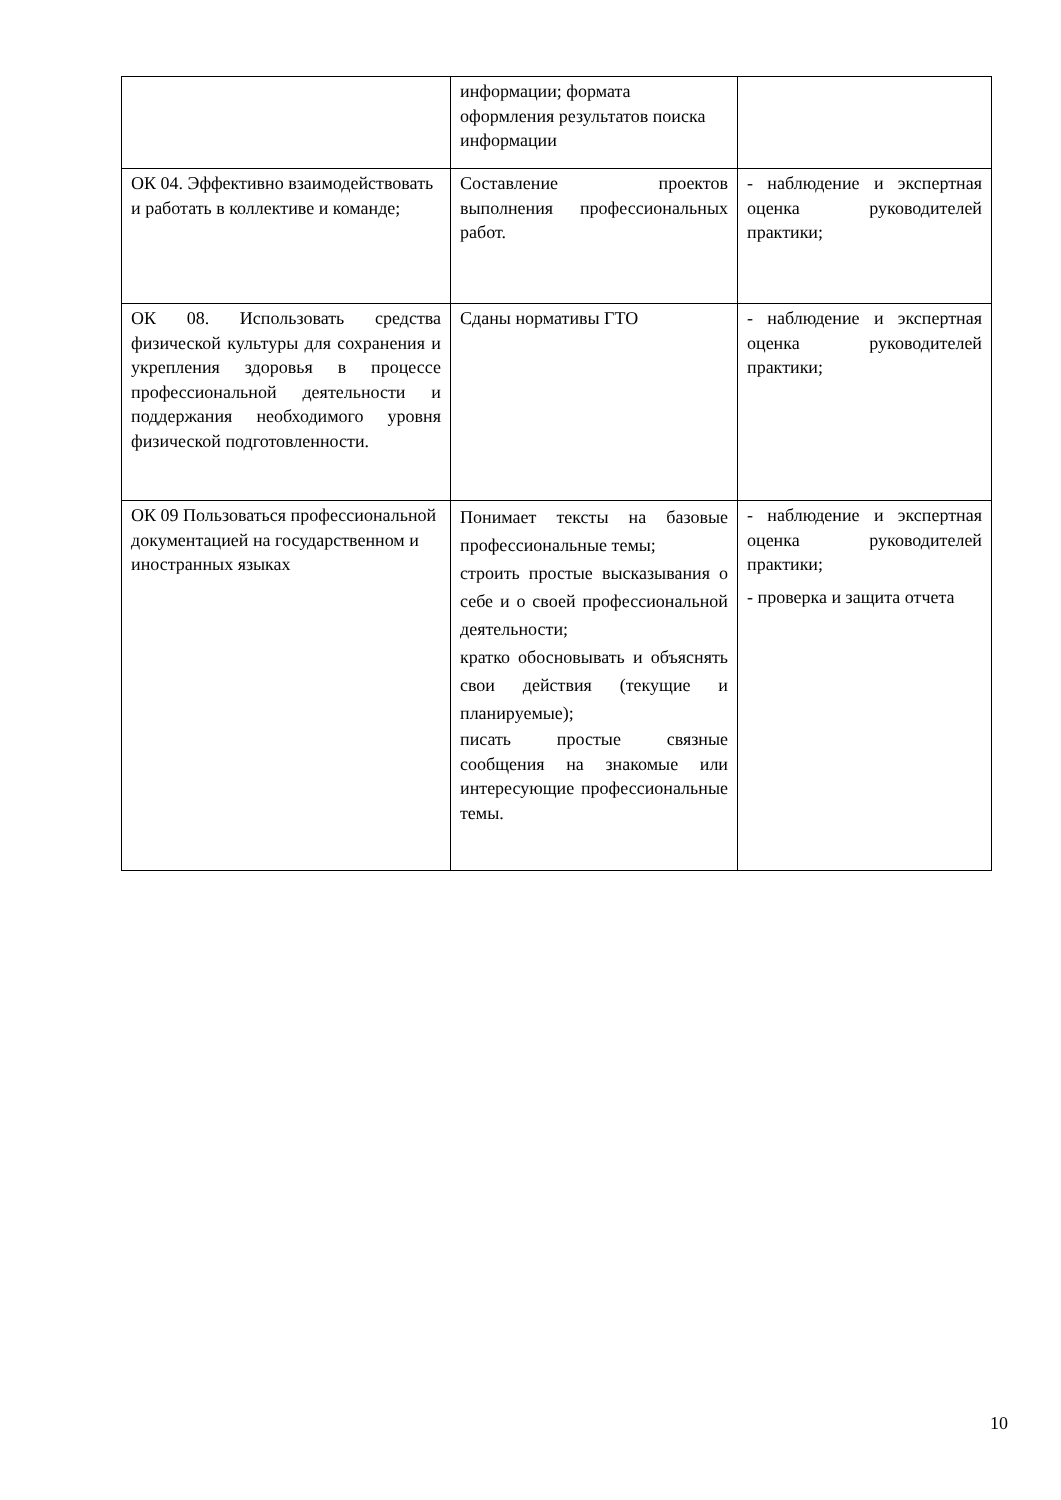| | информации; формата оформления результатов поиска информации | |
| ОК 04. Эффективно взаимодействовать и работать в коллективе и команде; | Составление проектов выполнения профессиональных работ. | - наблюдение и экспертная оценка руководителей практики; |
| ОК 08. Использовать средства физической культуры для сохранения и укрепления здоровья в процессе профессиональной деятельности и поддержания необходимого уровня физической подготовленности. | Сданы нормативы ГТО | - наблюдение и экспертная оценка руководителей практики; |
| ОК 09 Пользоваться профессиональной документацией на государственном и иностранных языках | Понимает тексты на базовые профессиональные темы; строить простые высказывания о себе и о своей профессиональной деятельности; кратко обосновывать и объяснять свои действия (текущие и планируемые); писать простые связные сообщения на знакомые или интересующие профессиональные темы. | - наблюдение и экспертная оценка руководителей практики; - проверка и защита отчета |
10